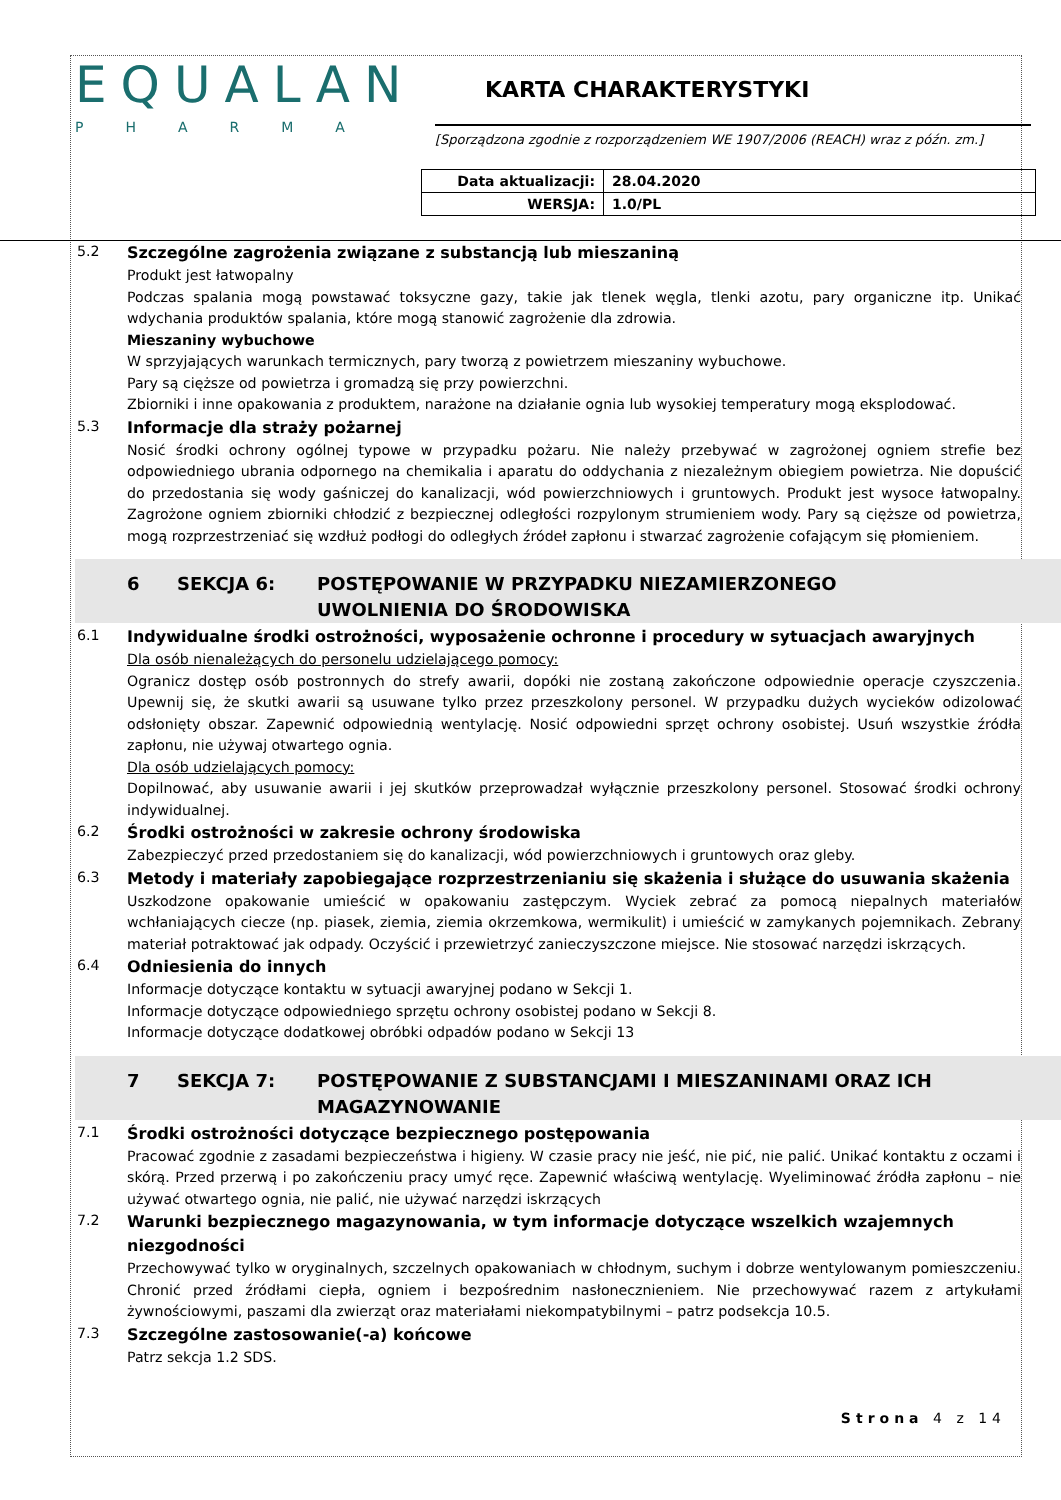EQUALAN
PHARMA
KARTA CHARAKTERYSTYKI
[Sporządzona zgodnie z rozporządzeniem WE 1907/2006 (REACH) wraz z późn. zm.]
| Data aktualizacji: | 28.04.2020 |
| WERSJA: | 1.0/PL |
5.2
Szczególne zagrożenia związane z substancją lub mieszaniną
Produkt jest łatwopalny
Podczas spalania mogą powstawać toksyczne gazy, takie jak tlenek węgla, tlenki azotu, pary organiczne itp. Unikać wdychania produktów spalania, które mogą stanowić zagrożenie dla zdrowia.
Mieszaniny wybuchowe
W sprzyjających warunkach termicznych, pary tworzą z powietrzem mieszaniny wybuchowe.
Pary są cięższe od powietrza i gromadzą się przy powierzchni.
Zbiorniki i inne opakowania z produktem, narażone na działanie ognia lub wysokiej temperatury mogą eksplodować.
5.3
Informacje dla straży pożarnej
Nosić środki ochrony ogólnej typowe w przypadku pożaru. Nie należy przebywać w zagrożonej ogniem strefie bez odpowiedniego ubrania odpornego na chemikalia i aparatu do oddychania z niezależnym obiegiem powietrza. Nie dopuścić do przedostania się wody gaśniczej do kanalizacji, wód powierzchniowych i gruntowych. Produkt jest wysoce łatwopalny. Zagrożone ogniem zbiorniki chłodzić z bezpiecznej odległości rozpylonym strumieniem wody. Pary są cięższe od powietrza, mogą rozprzestrzeniać się wzdłuż podłogi do odległych źródeł zapłonu i stwarzać zagrożenie cofającym się płomieniem.
6 SEKCJA 6: POSTĘPOWANIE W PRZYPADKU NIEZAMIERZONEGO
UWOLNIENIA DO ŚRODOWISKA
6.1
Indywidualne środki ostrożności, wyposażenie ochronne i procedury w sytuacjach awaryjnych
Dla osób nienależących do personelu udzielającego pomocy:
Ogranicz dostęp osób postronnych do strefy awarii, dopóki nie zostaną zakończone odpowiednie operacje czyszczenia. Upewnij się, że skutki awarii są usuwane tylko przez przeszkolony personel. W przypadku dużych wycieków odizolować odsłonięty obszar. Zapewnić odpowiednią wentylację. Nosić odpowiedni sprzęt ochrony osobistej. Usuń wszystkie źródła zapłonu, nie używaj otwartego ognia.
Dla osób udzielających pomocy:
Dopilnować, aby usuwanie awarii i jej skutków przeprowadzał wyłącznie przeszkolony personel. Stosować środki ochrony indywidualnej.
6.2
Środki ostrożności w zakresie ochrony środowiska
Zabezpieczyć przed przedostaniem się do kanalizacji, wód powierzchniowych i gruntowych oraz gleby.
6.3
Metody i materiały zapobiegające rozprzestrzenianiu się skażenia i służące do usuwania skażenia
Uszkodzone opakowanie umieścić w opakowaniu zastępczym. Wyciek zebrać za pomocą niepalnych materiałów wchłaniających ciecze (np. piasek, ziemia, ziemia okrzemkowa, wermikulit) i umieścić w zamykanych pojemnikach. Zebrany materiał potraktować jak odpady. Oczyścić i przewietrzyć zanieczyszczone miejsce. Nie stosować narzędzi iskrzących.
6.4
Odniesienia do innych
Informacje dotyczące kontaktu w sytuacji awaryjnej podano w Sekcji 1.
Informacje dotyczące odpowiedniego sprzętu ochrony osobistej podano w Sekcji 8.
Informacje dotyczące dodatkowej obróbki odpadów podano w Sekcji 13
7 SEKCJA 7: POSTĘPOWANIE Z SUBSTANCJAMI I MIESZANINAMI ORAZ ICH
MAGAZYNOWANIE
7.1
Środki ostrożności dotyczące bezpiecznego postępowania
Pracować zgodnie z zasadami bezpieczeństwa i higieny. W czasie pracy nie jeść, nie pić, nie palić. Unikać kontaktu z oczami i skórą. Przed przerwą i po zakończeniu pracy umyć ręce. Zapewnić właściwą wentylację. Wyeliminować źródła zapłonu – nie używać otwartego ognia, nie palić, nie używać narzędzi iskrzących
7.2
Warunki bezpiecznego magazynowania, w tym informacje dotyczące wszelkich wzajemnych niezgodności
Przechowywać tylko w oryginalnych, szczelnych opakowaniach w chłodnym, suchym i dobrze wentylowanym pomieszczeniu. Chronić przed źródłami ciepła, ogniem i bezpośrednim nasłonecznieniem. Nie przechowywać razem z artykułami żywnościowymi, paszami dla zwierząt oraz materiałami niekompatybilnymi – patrz podsekcja 10.5.
7.3
Szczególne zastosowanie(-a) końcowe
Patrz sekcja 1.2 SDS.
Strona 4 z 14